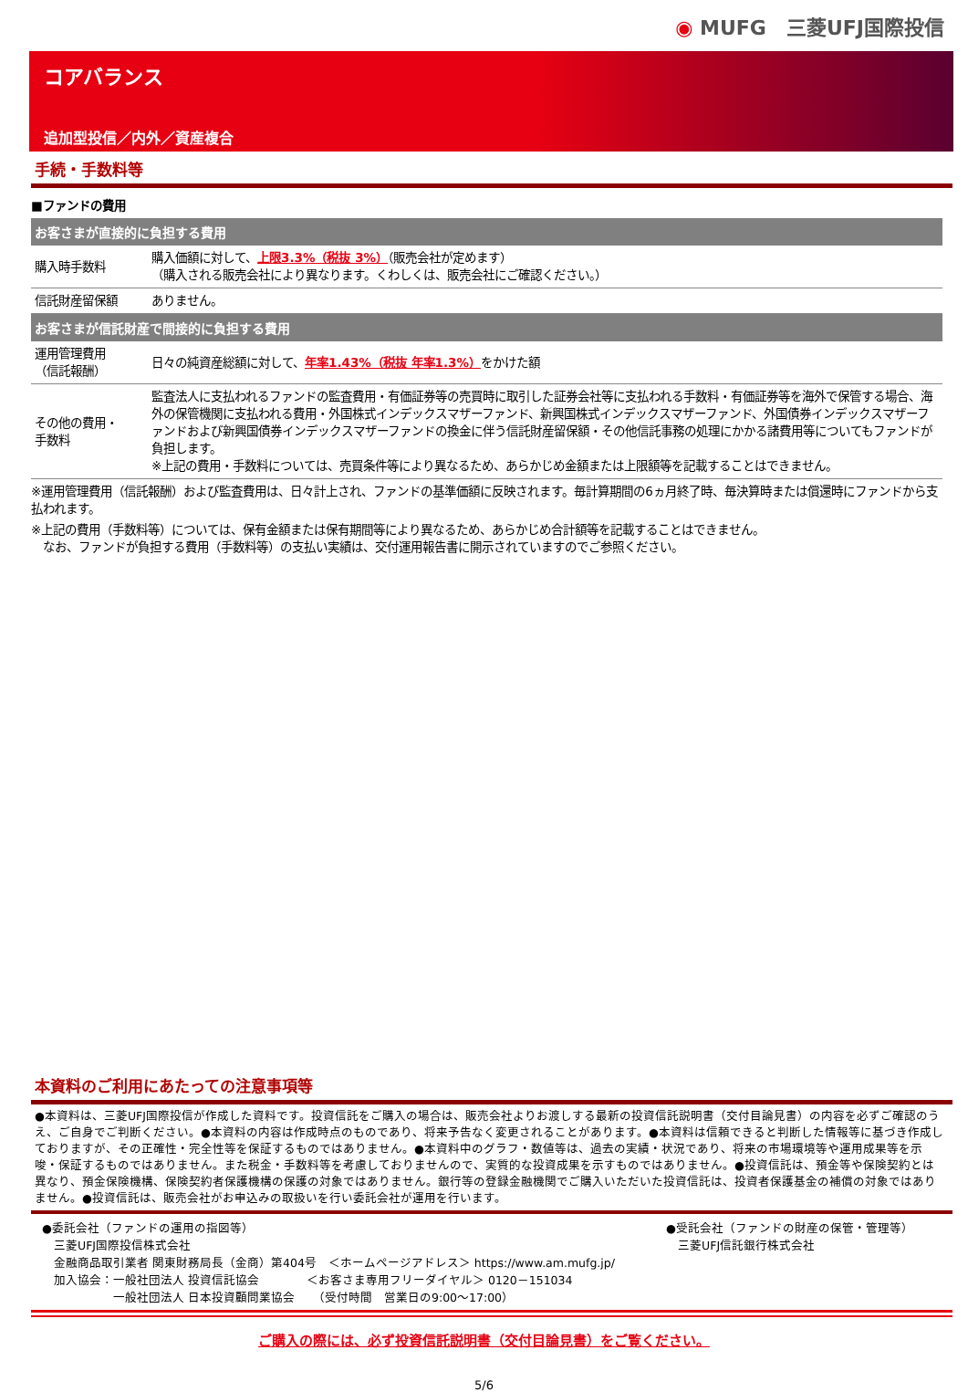◉ MUFG　三菱UFJ国際投信
コアバランス
追加型投信／内外／資産複合
手続・手数料等
■ファンドの費用
| お客さまが直接的に負担する費用 | |
| --- | --- |
| 購入時手数料 | 購入価額に対して、 上限3.3%（税抜 3%） （販売会社が定めます） （購入される販売会社により異なります。くわしくは、販売会社にご確認ください。） |
| 信託財産留保額 | ありません。 |
| お客さまが信託財産で間接的に負担する費用 | |
| 運用管理費用 （信託報酬） | 日々の純資産総額に対して、 年率1.43%（税抜 年率1.3%） をかけた額 |
| その他の費用・ 手数料 | 監査法人に支払われるファンドの監査費用・有価証券等の売買時に取引した証券会社等に支払われる手数料・有価証券等を海外で保管する場合、海外の保管機関に支払われる費用・外国株式インデックスマザーファンド、新興国株式インデックスマザーファンド、外国債券インデックスマザーファンドおよび新興国債券インデックスマザーファンドの換金に伴う信託財産留保額・その他信託事務の処理にかかる諸費用等についてもファンドが負担します。 ※上記の費用・手数料については、売買条件等により異なるため、あらかじめ金額または上限額等を記載することはできません。 |
※運用管理費用（信託報酬）および監査費用は、日々計上され、ファンドの基準価額に反映されます。毎計算期間の6ヵ月終了時、毎決算時または償還時にファンドから支払われます。
※上記の費用（手数料等）については、保有金額または保有期間等により異なるため、あらかじめ合計額等を記載することはできません。
　なお、ファンドが負担する費用（手数料等）の支払い実績は、交付運用報告書に開示されていますのでご参照ください。
本資料のご利用にあたっての注意事項等
●本資料は、三菱UFJ国際投信が作成した資料です。投資信託をご購入の場合は、販売会社よりお渡しする最新の投資信託説明書（交付目論見書）の内容を必ずご確認のうえ、ご自身でご判断ください。●本資料の内容は作成時点のものであり、将来予告なく変更されることがあります。●本資料は信頼できると判断した情報等に基づき作成しておりますが、その正確性・完全性等を保証するものではありません。●本資料中のグラフ・数値等は、過去の実績・状況であり、将来の市場環境等や運用成果等を示唆・保証するものではありません。また税金・手数料等を考慮しておりませんので、実質的な投資成果を示すものではありません。●投資信託は、預金等や保険契約とは異なり、預金保険機構、保険契約者保護機構の保護の対象ではありません。銀行等の登録金融機関でご購入いただいた投資信託は、投資者保護基金の補償の対象ではありません。●投資信託は、販売会社がお申込みの取扱いを行い委託会社が運用を行います。
●委託会社（ファンドの運用の指図等）
　三菱UFJ国際投信株式会社
　金融商品取引業者 関東財務局長（金商）第404号　＜ホームページアドレス＞ https://www.am.mufg.jp/
　加入協会：一般社団法人 投資信託協会　　　　＜お客さま専用フリーダイヤル＞ 0120－151034
　　　　　　一般社団法人 日本投資顧問業協会　　（受付時間　営業日の9:00～17:00）
●受託会社（ファンドの財産の保管・管理等）
　三菱UFJ信託銀行株式会社
ご購入の際には、必ず投資信託説明書（交付目論見書）をご覧ください。
5/6